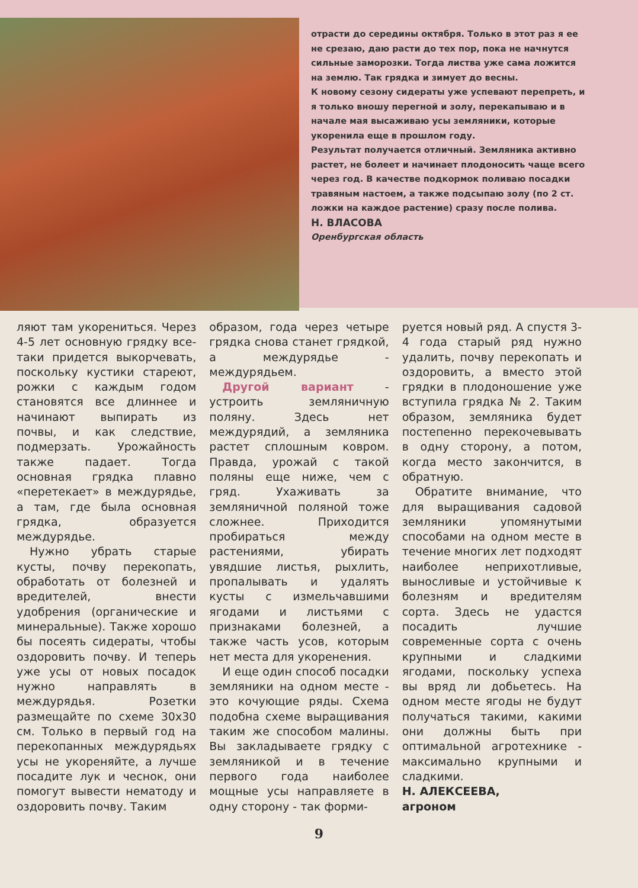отрасти до середины октября. Только в этот раз я ее не срезаю, даю расти до тех пор, пока не начнутся сильные заморозки. Тогда листва уже сама ложится на землю. Так грядка и зимует до весны.
К новому сезону сидераты уже успевают перепреть, и я только вношу перегной и золу, перекапываю и в начале мая высаживаю усы земляники, которые укоренила еще в прошлом году.
Результат получается отличный. Земляника активно растет, не болеет и начинает плодоносить чаще всего через год. В качестве подкормок поливаю посадки травяным настоем, а также подсыпаю золу (по 2 ст. ложки на каждое растение) сразу после полива.
Н. ВЛАСОВА
Оренбургская область
ляют там укорениться. Через 4-5 лет основную грядку все-таки придется выкорчевать, поскольку кустики стареют, рожки с каждым годом становятся все длиннее и начинают выпирать из почвы, и как следствие, подмерзать. Урожайность также падает. Тогда основная грядка плавно «перетекает» в междурядье, а там, где была основная грядка, образуется междурядье.
Нужно убрать старые кусты, почву перекопать, обработать от болезней и вредителей, внести удобрения (органические и минеральные). Также хорошо бы посеять сидераты, чтобы оздоровить почву. И теперь уже усы от новых посадок нужно направлять в междурядья. Розетки размещайте по схеме 30х30 см. Только в первый год на перекопанных междурядьях усы не укореняйте, а лучше посадите лук и чеснок, они помогут вывести нематоду и оздоровить почву. Таким
образом, года через четыре грядка снова станет грядкой, а междурядье - междурядьем.
Другой вариант - устроить земляничную поляну. Здесь нет междурядий, а земляника растет сплошным ковром. Правда, урожай с такой поляны еще ниже, чем с гряд. Ухаживать за земляничной поляной тоже сложнее. Приходится пробираться между растениями, убирать увядшие листья, рыхлить, пропалывать и удалять кусты с измельчавшими ягодами и листьями с признаками болезней, а также часть усов, которым нет места для укоренения.
И еще один способ посадки земляники на одном месте - это кочующие ряды. Схема подобна схеме выращивания таким же способом малины. Вы закладываете грядку с земляникой и в течение первого года наиболее мощные усы направляете в одну сторону - так форми-
руется новый ряд. А спустя 3-4 года старый ряд нужно удалить, почву перекопать и оздоровить, а вместо этой грядки в плодоношение уже вступила грядка № 2. Таким образом, земляника будет постепенно перекочевывать в одну сторону, а потом, когда место закончится, в обратную.
Обратите внимание, что для выращивания садовой земляники упомянутыми способами на одном месте в течение многих лет подходят наиболее неприхотливые, выносливые и устойчивые к болезням и вредителям сорта. Здесь не удастся посадить лучшие современные сорта с очень крупными и сладкими ягодами, поскольку успеха вы вряд ли добьетесь. На одном месте ягоды не будут получаться такими, какими они должны быть при оптимальной агротехнике - максимально крупными и сладкими.
Н. АЛЕКСЕЕВА,
агроном
9